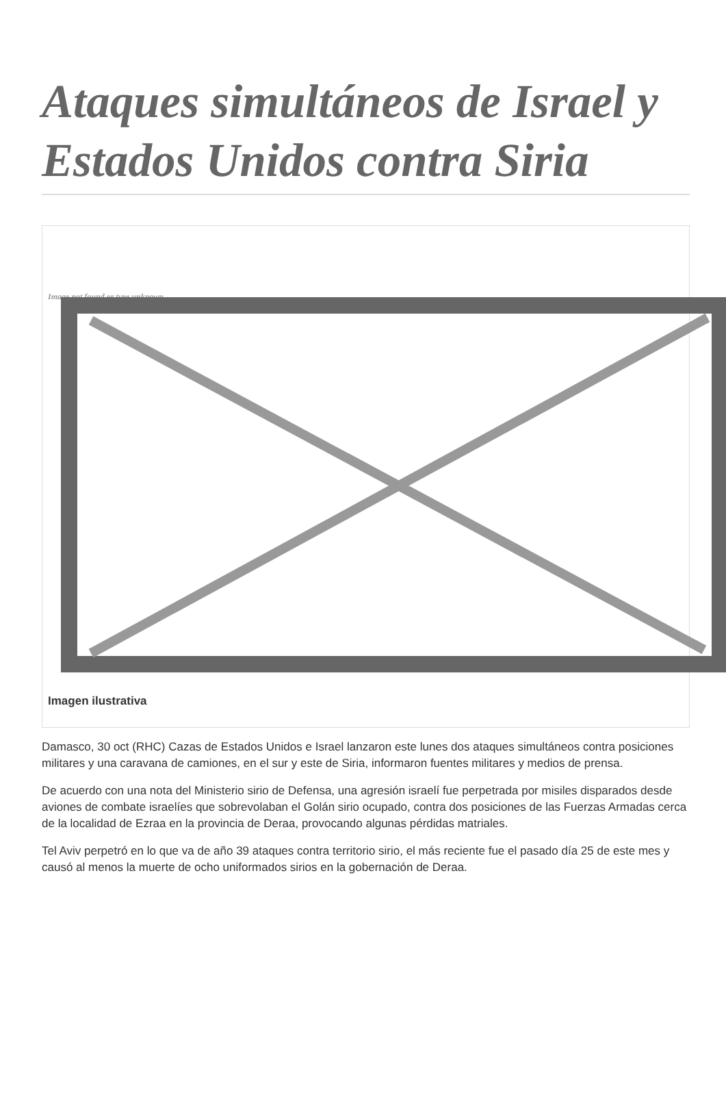Ataques simultáneos de Israel y Estados Unidos contra Siria
Image not found or type unknown
Imagen ilustrativa
Damasco, 30 oct (RHC) Cazas de Estados Unidos e Israel lanzaron este lunes dos ataques simultáneos contra posiciones militares y una caravana de camiones, en el sur y este de Siria, informaron fuentes militares y medios de prensa.
De acuerdo con una nota del Ministerio sirio de Defensa, una agresión israelí fue perpetrada por misiles disparados desde aviones de combate israelíes que sobrevolaban el Golán sirio ocupado, contra dos posiciones de las Fuerzas Armadas cerca de la localidad de Ezraa en la provincia de Deraa, provocando algunas pérdidas matriales.
Tel Aviv perpetró en lo que va de año 39 ataques contra territorio sirio, el más reciente fue el pasado día 25 de este mes y causó al menos la muerte de ocho uniformados sirios en la gobernación de Deraa.